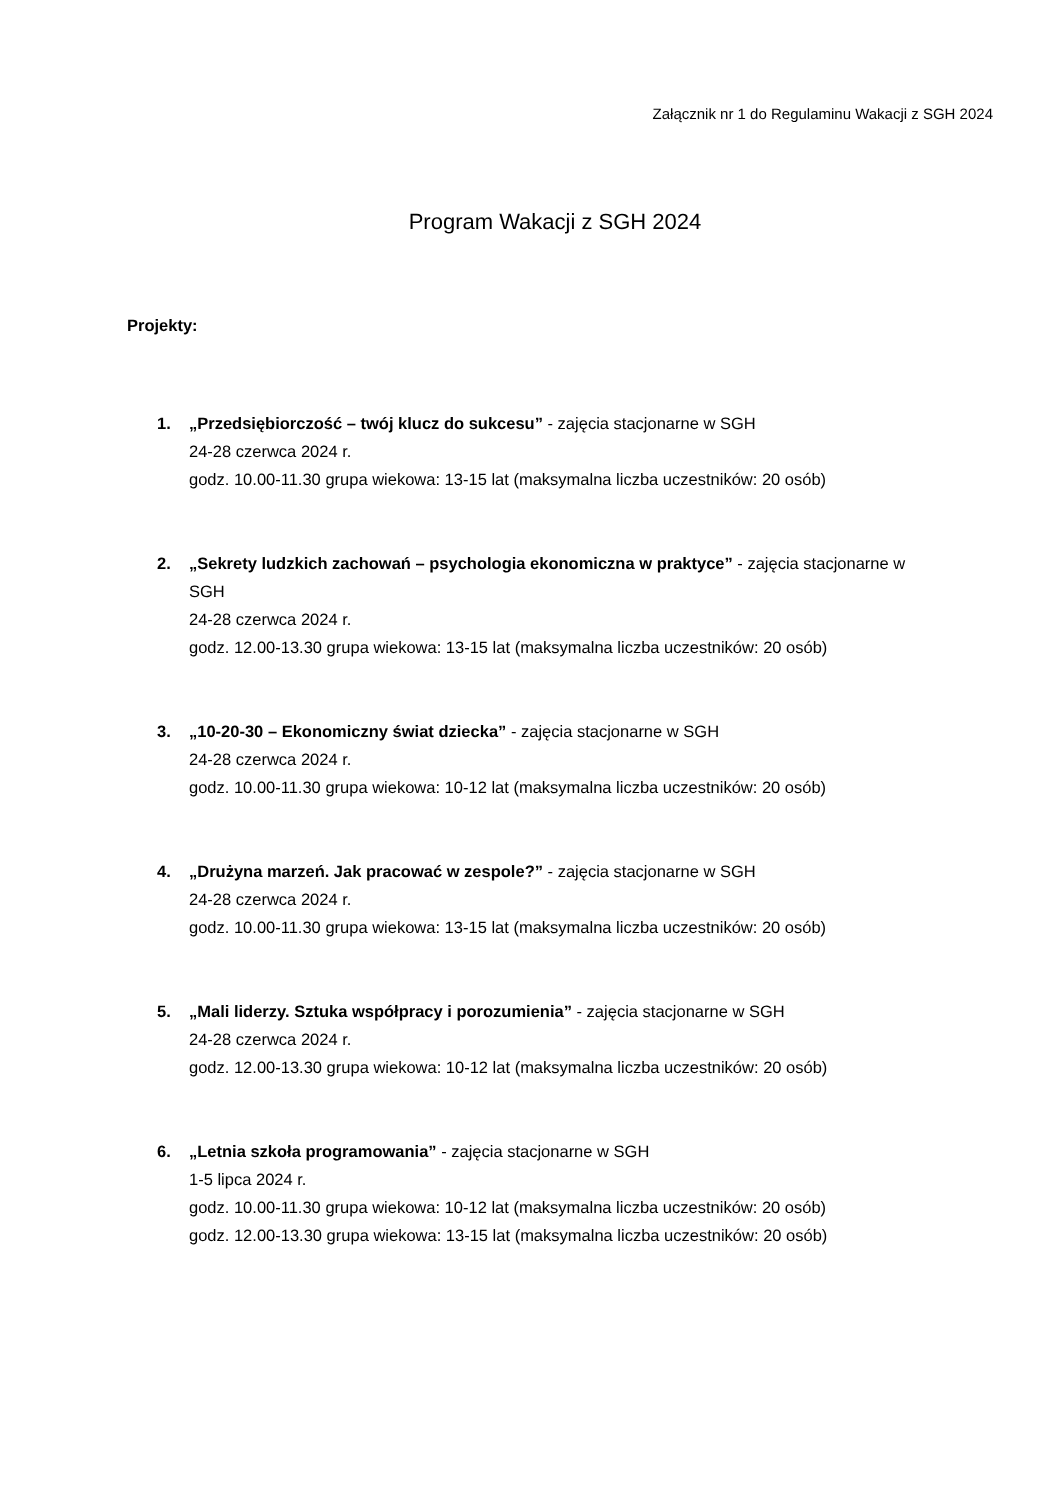Załącznik nr 1 do Regulaminu Wakacji z SGH 2024
Program Wakacji z SGH 2024
Projekty:
1. „Przedsiębiorczość – twój klucz do sukcesu” - zajęcia stacjonarne w SGH
24-28 czerwca 2024 r.
godz. 10.00-11.30 grupa wiekowa: 13-15 lat (maksymalna liczba uczestników: 20 osób)
2. „Sekrety ludzkich zachowań – psychologia ekonomiczna w praktyce” - zajęcia stacjonarne w SGH
24-28 czerwca 2024 r.
godz. 12.00-13.30 grupa wiekowa: 13-15 lat (maksymalna liczba uczestników: 20 osób)
3. „10-20-30 – Ekonomiczny świat dziecka” - zajęcia stacjonarne w SGH
24-28 czerwca 2024 r.
godz. 10.00-11.30 grupa wiekowa: 10-12 lat (maksymalna liczba uczestników: 20 osób)
4. „Drużyna marzeń. Jak pracować w zespole?” - zajęcia stacjonarne w SGH
24-28 czerwca 2024 r.
godz. 10.00-11.30 grupa wiekowa: 13-15 lat (maksymalna liczba uczestników: 20 osób)
5. „Mali liderzy. Sztuka współpracy i porozumienia” - zajęcia stacjonarne w SGH
24-28 czerwca 2024 r.
godz. 12.00-13.30 grupa wiekowa: 10-12 lat (maksymalna liczba uczestników: 20 osób)
6. „Letnia szkoła programowania” - zajęcia stacjonarne w SGH
1-5 lipca 2024 r.
godz. 10.00-11.30 grupa wiekowa: 10-12 lat (maksymalna liczba uczestników: 20 osób)
godz. 12.00-13.30 grupa wiekowa: 13-15 lat (maksymalna liczba uczestników: 20 osób)